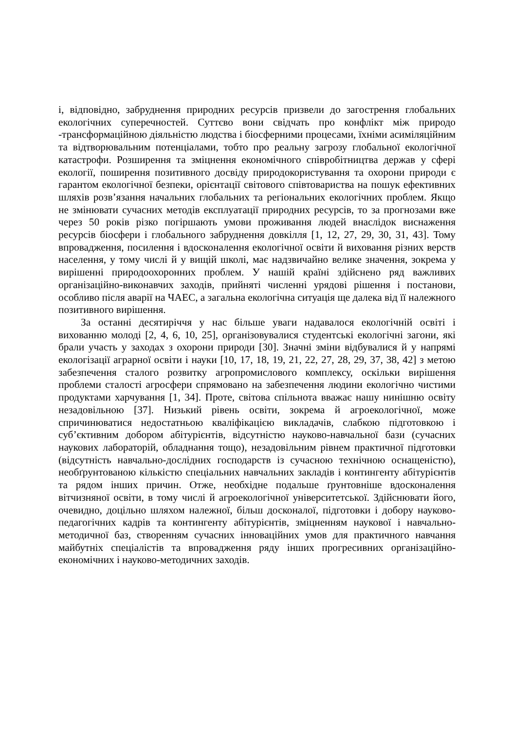і, відповідно, забруднення природних ресурсів призвели до загострення глобальних екологічних суперечностей. Суттєво вони свідчать про конфлікт між природо -трансформаційною діяльністю людства і біосферними процесами, їхніми асиміляційним та відтворювальним потенціалами, тобто про реальну загрозу глобальної екологічної катастрофи. Розширення та зміцнення економічного співробітництва держав у сфері екології, поширення позитивного досвіду природокористування та охорони природи є гарантом екологічної безпеки, орієнтації світового співтовариства на пошук ефективних шляхів розв’язання начальних глобальних та регіональних екологічних проблем. Якщо не змінювати сучасних методів експлуатації природних ресурсів, то за прогнозами вже через 50 років різко погіршають умови проживання людей внаслідок виснаження ресурсів біосфери і глобального забруднення довкілля [1, 12, 27, 29, 30, 31, 43]. Тому впровадження, посилення і вдосконалення екологічної освіти й виховання різних верств населення, у тому числі й у вищій школі, має надзвичайно велике значення, зокрема у вирішенні природоохоронних проблем. У нашій країні здійснено ряд важливих організаційно-виконавчих заходів, прийняті численні урядові рішення і постанови, особливо після аварії на ЧАЕС, а загальна екологічна ситуація ще далека від її належного позитивного вирішення.
За останні десятиріччя у нас більше уваги надавалося екологічній освіті і вихованню молоді [2, 4, 6, 10, 25], організовувалися студентські екологічні загони, які брали участь у заходах з охорони природи [30]. Значні зміни відбувалися й у напрямі екологізації аграрної освіти і науки [10, 17, 18, 19, 21, 22, 27, 28, 29, 37, 38, 42] з метою забезпечення сталого розвитку агропромислового комплексу, оскільки вирішення проблеми сталості агросфери спрямовано на забезпечення людини екологічно чистими продуктами харчування [1, 34]. Проте, світова спільнота вважає нашу нинішню освіту незадовільною [37]. Низький рівень освіти, зокрема й агроекологічної, може спричинюватися недостатньою кваліфікацією викладачів, слабкою підготовкою і суб’єктивним добором абітурієнтів, відсутністю науково-навчальної бази (сучасних наукових лабораторій, обладнання тощо), незадовільним рівнем практичної підготовки (відсутність навчально-дослідних господарств із сучасною технічною оснащеністю), необґрунтованою кількістю спеціальних навчальних закладів і контингенту абітурієнтів та рядом інших причин. Отже, необхідне подальше ґрунтовніше вдосконалення вітчизняної освіти, в тому числі й агроекологічної університетської. Здійснювати його, очевидно, доцільно шляхом належної, більш досконалої, підготовки і добору науково-педагогічних кадрів та контингенту абітурієнтів, зміцненням наукової і навчально-методичної баз, створенням сучасних інноваційних умов для практичного навчання майбутніх спеціалістів та впровадження ряду інших прогресивних організаційно-економічних і науково-методичних заходів.